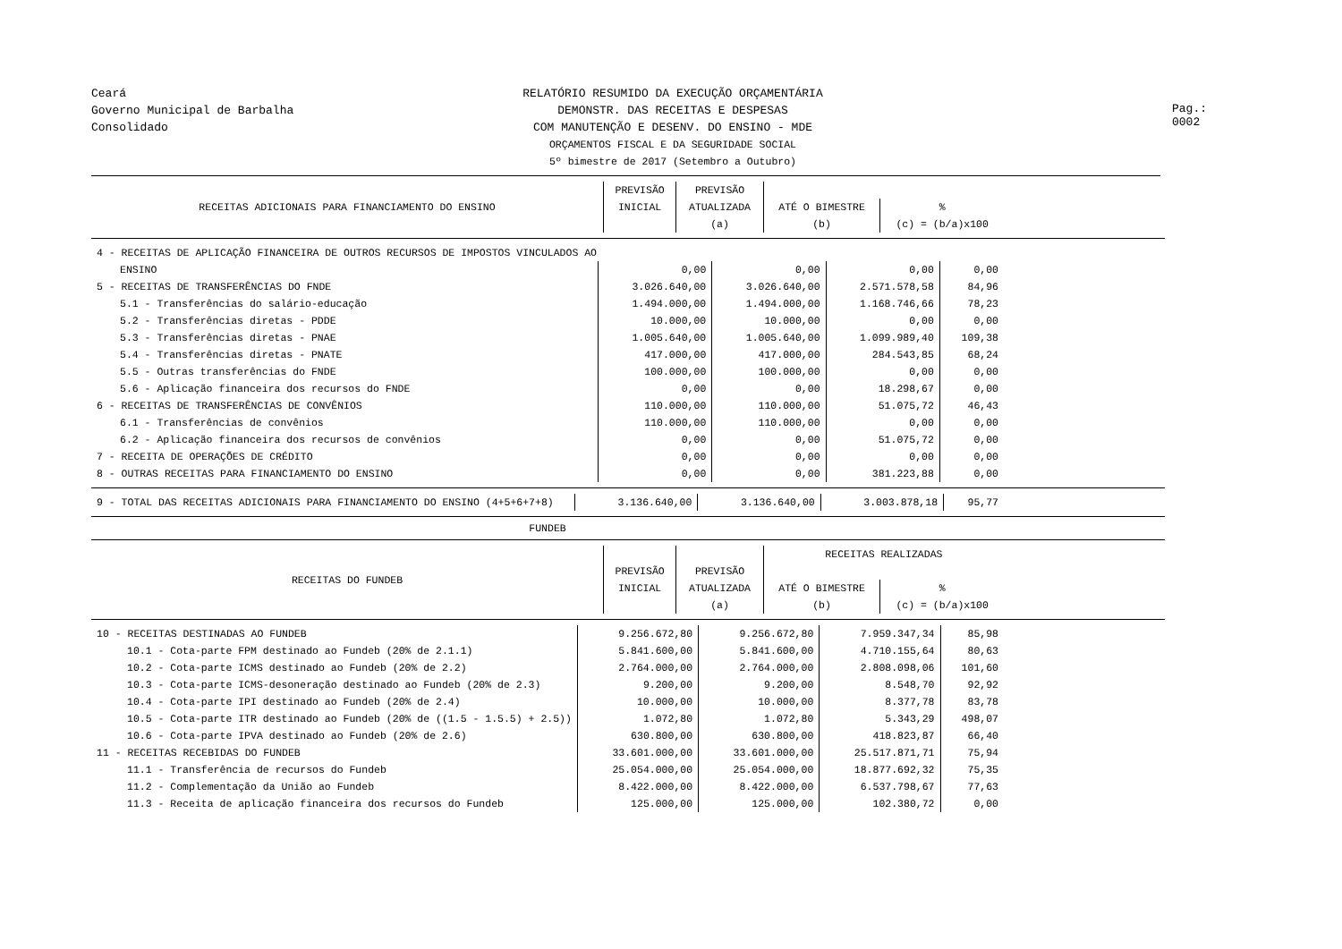Pag.: 0002
Ceará
Governo Municipal de Barbalha
Consolidado
RELATÓRIO RESUMIDO DA EXECUÇÃO ORÇAMENTÁRIA
DEMONSTR. DAS RECEITAS E DESPESAS
COM MANUTENÇÃO E DESENV. DO ENSINO - MDE
ORÇAMENTOS FISCAL E DA SEGURIDADE SOCIAL
5º bimestre de 2017 (Setembro a Outubro)
| RECEITAS ADICIONAIS PARA FINANCIAMENTO DO ENSINO | PREVISÃO | PREVISÃO | | |
| --- | --- | --- | --- | --- |
| | INICIAL | ATUALIZADA | ATÉ O BIMESTRE | % |
| | | (a) | (b) | (c) = (b/a)x100 |
| 4 - RECEITAS DE APLICAÇÃO FINANCEIRA DE OUTROS RECURSOS DE IMPOSTOS VINCULADOS AO | | | | |
| ENSINO | 0,00 | 0,00 | 0,00 | 0,00 |
| 5 - RECEITAS DE TRANSFERÊNCIAS DO FNDE | 3.026.640,00 | 3.026.640,00 | 2.571.578,58 | 84,96 |
| 5.1 - Transferências do salário-educação | 1.494.000,00 | 1.494.000,00 | 1.168.746,66 | 78,23 |
| 5.2 - Transferências diretas - PDDE | 10.000,00 | 10.000,00 | 0,00 | 0,00 |
| 5.3 - Transferências diretas - PNAE | 1.005.640,00 | 1.005.640,00 | 1.099.989,40 | 109,38 |
| 5.4 - Transferências diretas - PNATE | 417.000,00 | 417.000,00 | 284.543,85 | 68,24 |
| 5.5 - Outras transferências do FNDE | 100.000,00 | 100.000,00 | 0,00 | 0,00 |
| 5.6 - Aplicação financeira dos recursos do FNDE | 0,00 | 0,00 | 18.298,67 | 0,00 |
| 6 - RECEITAS DE TRANSFERÊNCIAS DE CONVÊNIOS | 110.000,00 | 110.000,00 | 51.075,72 | 46,43 |
| 6.1 - Transferências de convênios | 110.000,00 | 110.000,00 | 0,00 | 0,00 |
| 6.2 - Aplicação financeira dos recursos de convênios | 0,00 | 0,00 | 51.075,72 | 0,00 |
| 7 - RECEITA DE OPERAÇÕES DE CRÉDITO | 0,00 | 0,00 | 0,00 | 0,00 |
| 8 - OUTRAS RECEITAS PARA FINANCIAMENTO DO ENSINO | 0,00 | 0,00 | 381.223,88 | 0,00 |
| 9 - TOTAL DAS RECEITAS ADICIONAIS PARA FINANCIAMENTO DO ENSINO (4+5+6+7+8) | 3.136.640,00 | 3.136.640,00 | 3.003.878,18 | 95,77 |
FUNDEB
| RECEITAS DO FUNDEB | | | RECEITAS REALIZADAS | |
| --- | --- | --- | --- | --- |
| | PREVISÃO | PREVISÃO | | |
| | INICIAL | ATUALIZADA | ATÉ O BIMESTRE | % |
| | | (a) | (b) | (c) = (b/a)x100 |
| 10 - RECEITAS DESTINADAS AO FUNDEB | 9.256.672,80 | 9.256.672,80 | 7.959.347,34 | 85,98 |
| 10.1 - Cota-parte FPM destinado ao Fundeb (20% de 2.1.1) | 5.841.600,00 | 5.841.600,00 | 4.710.155,64 | 80,63 |
| 10.2 - Cota-parte ICMS destinado ao Fundeb (20% de 2.2) | 2.764.000,00 | 2.764.000,00 | 2.808.098,06 | 101,60 |
| 10.3 - Cota-parte ICMS-desoneração destinado ao Fundeb (20% de 2.3) | 9.200,00 | 9.200,00 | 8.548,70 | 92,92 |
| 10.4 - Cota-parte IPI destinado ao Fundeb (20% de 2.4) | 10.000,00 | 10.000,00 | 8.377,78 | 83,78 |
| 10.5 - Cota-parte ITR destinado ao Fundeb (20% de ((1.5 - 1.5.5) + 2.5)) | 1.072,80 | 1.072,80 | 5.343,29 | 498,07 |
| 10.6 - Cota-parte IPVA destinado ao Fundeb (20% de 2.6) | 630.800,00 | 630.800,00 | 418.823,87 | 66,40 |
| 11 - RECEITAS RECEBIDAS DO FUNDEB | 33.601.000,00 | 33.601.000,00 | 25.517.871,71 | 75,94 |
| 11.1 - Transferência de recursos do Fundeb | 25.054.000,00 | 25.054.000,00 | 18.877.692,32 | 75,35 |
| 11.2 - Complementação da União ao Fundeb | 8.422.000,00 | 8.422.000,00 | 6.537.798,67 | 77,63 |
| 11.3 - Receita de aplicação financeira dos recursos do Fundeb | 125.000,00 | 125.000,00 | 102.380,72 | 0,00 |